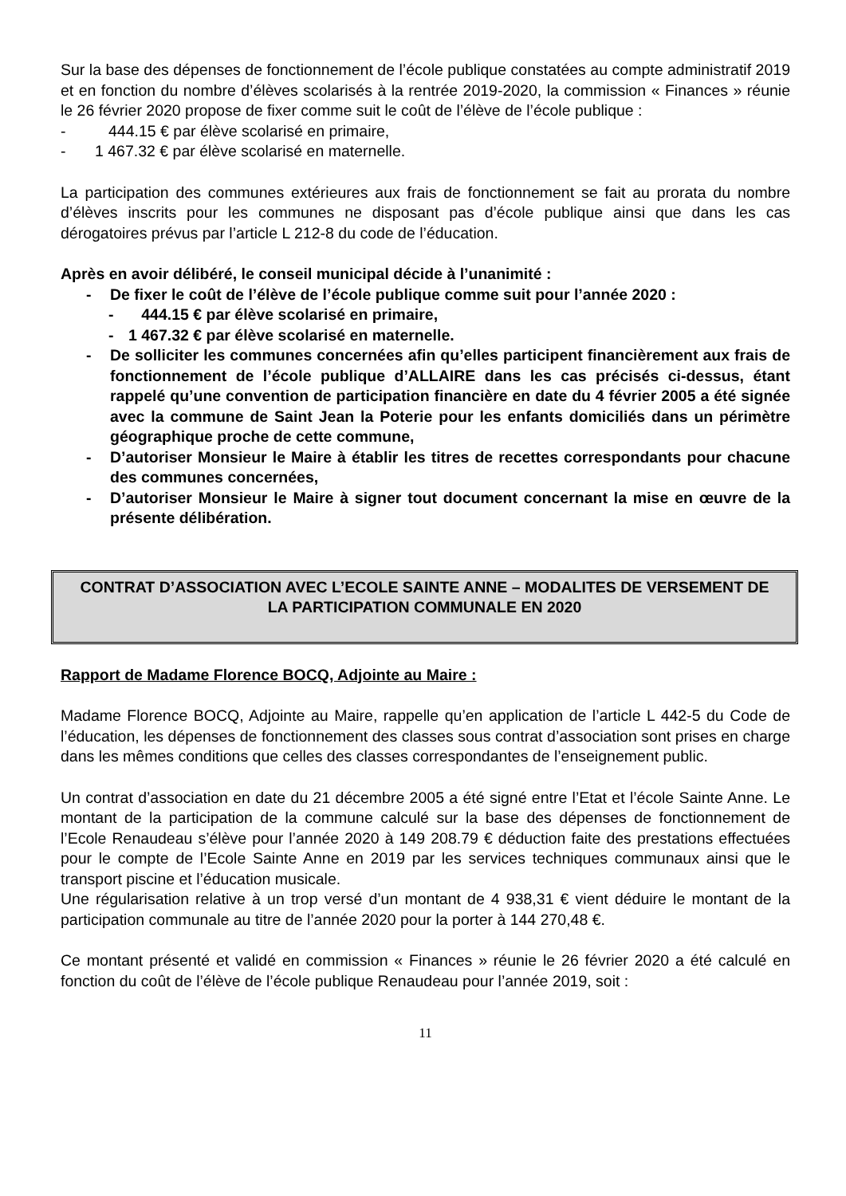Sur la base des dépenses de fonctionnement de l’école publique constatées au compte administratif 2019 et en fonction du nombre d’élèves scolarisés à la rentrée 2019-2020, la commission « Finances » réunie le 26 février 2020 propose de fixer comme suit le coût de l’élève de l’école publique :
- 444.15 € par élève scolarisé en primaire,
- 1 467.32 € par élève scolarisé en maternelle.
La participation des communes extérieures aux frais de fonctionnement se fait au prorata du nombre d’élèves inscrits pour les communes ne disposant pas d’école publique ainsi que dans les cas dérogatoires prévus par l’article L 212-8 du code de l’éducation.
Après en avoir délibéré, le conseil municipal décide à l’unanimité :
- De fixer le coût de l’élève de l’école publique comme suit pour l’année 2020 :
- 444.15 € par élève scolarisé en primaire,
- 1 467.32 € par élève scolarisé en maternelle.
- De solliciter les communes concernées afin qu’elles participent financièrement aux frais de fonctionnement de l’école publique d’ALLAIRE dans les cas précisés ci-dessus, étant rappelé qu’une convention de participation financière en date du 4 février 2005 a été signée avec la commune de Saint Jean la Poterie pour les enfants domiciliés dans un périmètre géographique proche de cette commune,
- D’autoriser Monsieur le Maire à établir les titres de recettes correspondants pour chacune des communes concernées,
- D’autoriser Monsieur le Maire à signer tout document concernant la mise en œuvre de la présente délibération.
CONTRAT D’ASSOCIATION AVEC L’ECOLE SAINTE ANNE – MODALITES DE VERSEMENT DE LA PARTICIPATION COMMUNALE EN 2020
Rapport de Madame Florence BOCQ, Adjointe au Maire :
Madame Florence BOCQ, Adjointe au Maire, rappelle qu’en application de l’article L 442-5 du Code de l’éducation, les dépenses de fonctionnement des classes sous contrat d’association sont prises en charge dans les mêmes conditions que celles des classes correspondantes de l’enseignement public.
Un contrat d’association en date du 21 décembre 2005 a été signé entre l’Etat et l’école Sainte Anne. Le montant de la participation de la commune calculé sur la base des dépenses de fonctionnement de l’Ecole Renaudeau s’élève pour l’année 2020 à 149 208.79 € déduction faite des prestations effectuées pour le compte de l’Ecole Sainte Anne en 2019 par les services techniques communaux ainsi que le transport piscine et l’éducation musicale.
Une régularisation relative à un trop versé d’un montant de 4 938,31 € vient déduire le montant de la participation communale au titre de l’année 2020 pour la porter à 144 270,48 €.
Ce montant présenté et validé en commission « Finances » réunie le 26 février 2020 a été calculé en fonction du coût de l’élève de l’école publique Renaudeau pour l’année 2019, soit :
11